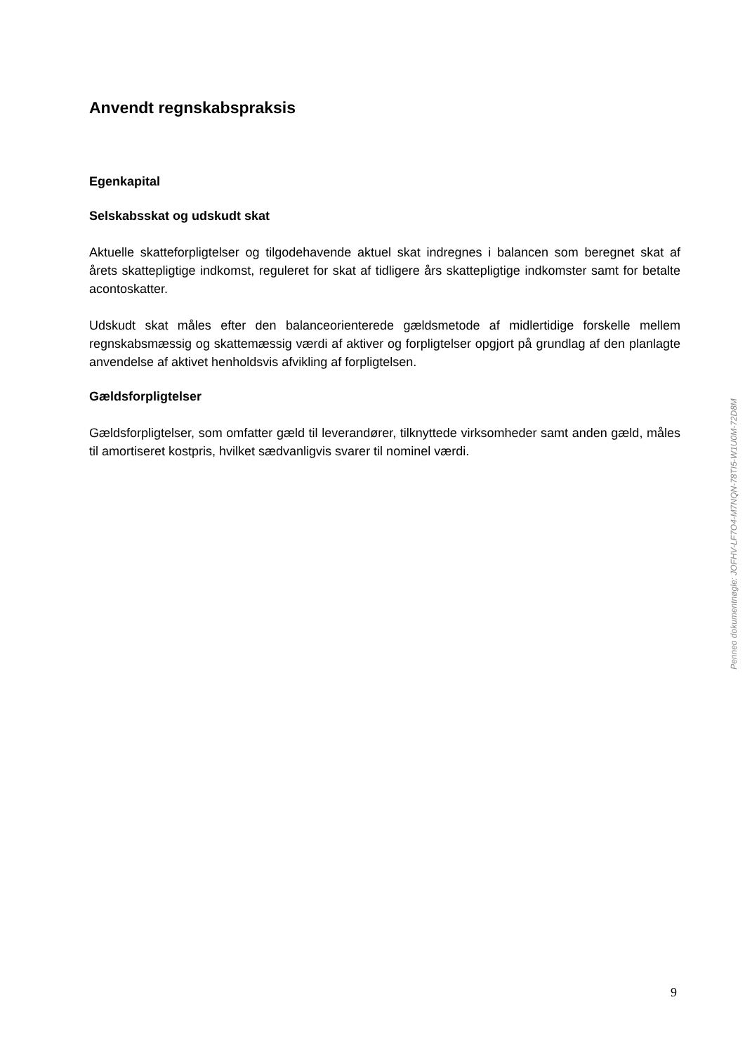Anvendt regnskabspraksis
Egenkapital
Selskabsskat og udskudt skat
Aktuelle skatteforpligtelser og tilgodehavende aktuel skat indregnes i balancen som beregnet skat af årets skattepligtige indkomst, reguleret for skat af tidligere års skattepligtige indkomster samt for betalte acontoskatter.
Udskudt skat måles efter den balanceorienterede gældsmetode af midlertidige forskelle mellem regnskabsmæssig og skattemæssig værdi af aktiver og forpligtelser opgjort på grundlag af den planlagte anvendelse af aktivet henholdsvis afvikling af forpligtelsen.
Gældsforpligtelser
Gældsforpligtelser, som omfatter gæld til leverandører, tilknyttede virksomheder samt anden gæld, måles til amortiseret kostpris, hvilket sædvanligvis svarer til nominel værdi.
Penneo dokumentnøgle: JOFHV-LF7O4-M7NQN-78TI5-W1U0M-72D8M
9